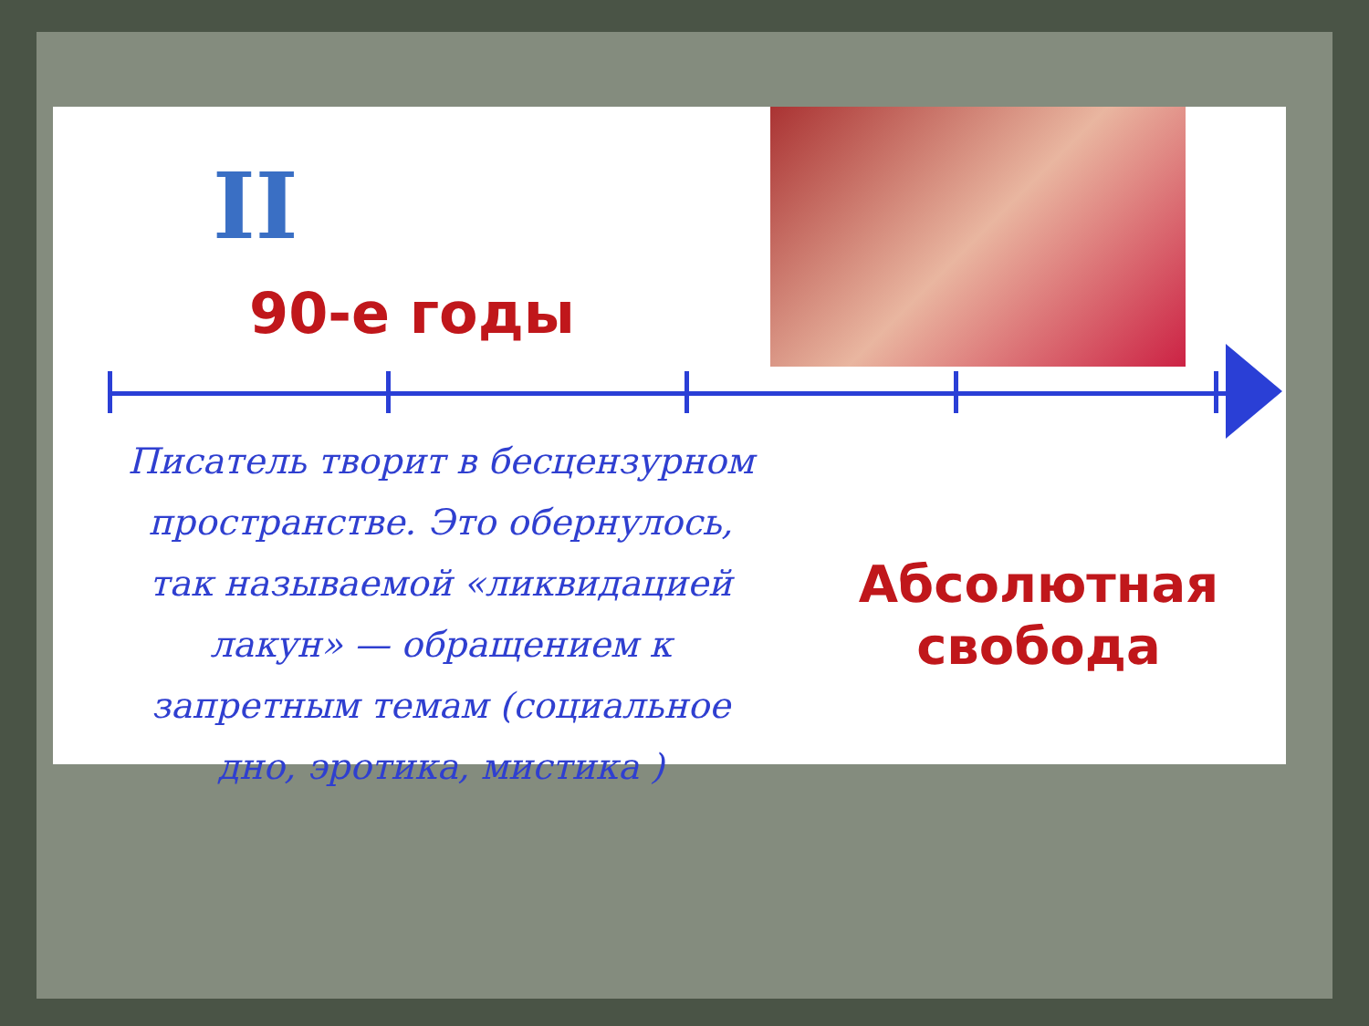II
90-е годы
Писатель творит в бесцензурном пространстве. Это обернулось, так называемой «ликвидацией лакун» — обращением к запретным темам (социальное дно, эротика, мистика )
Абсолютная свобода